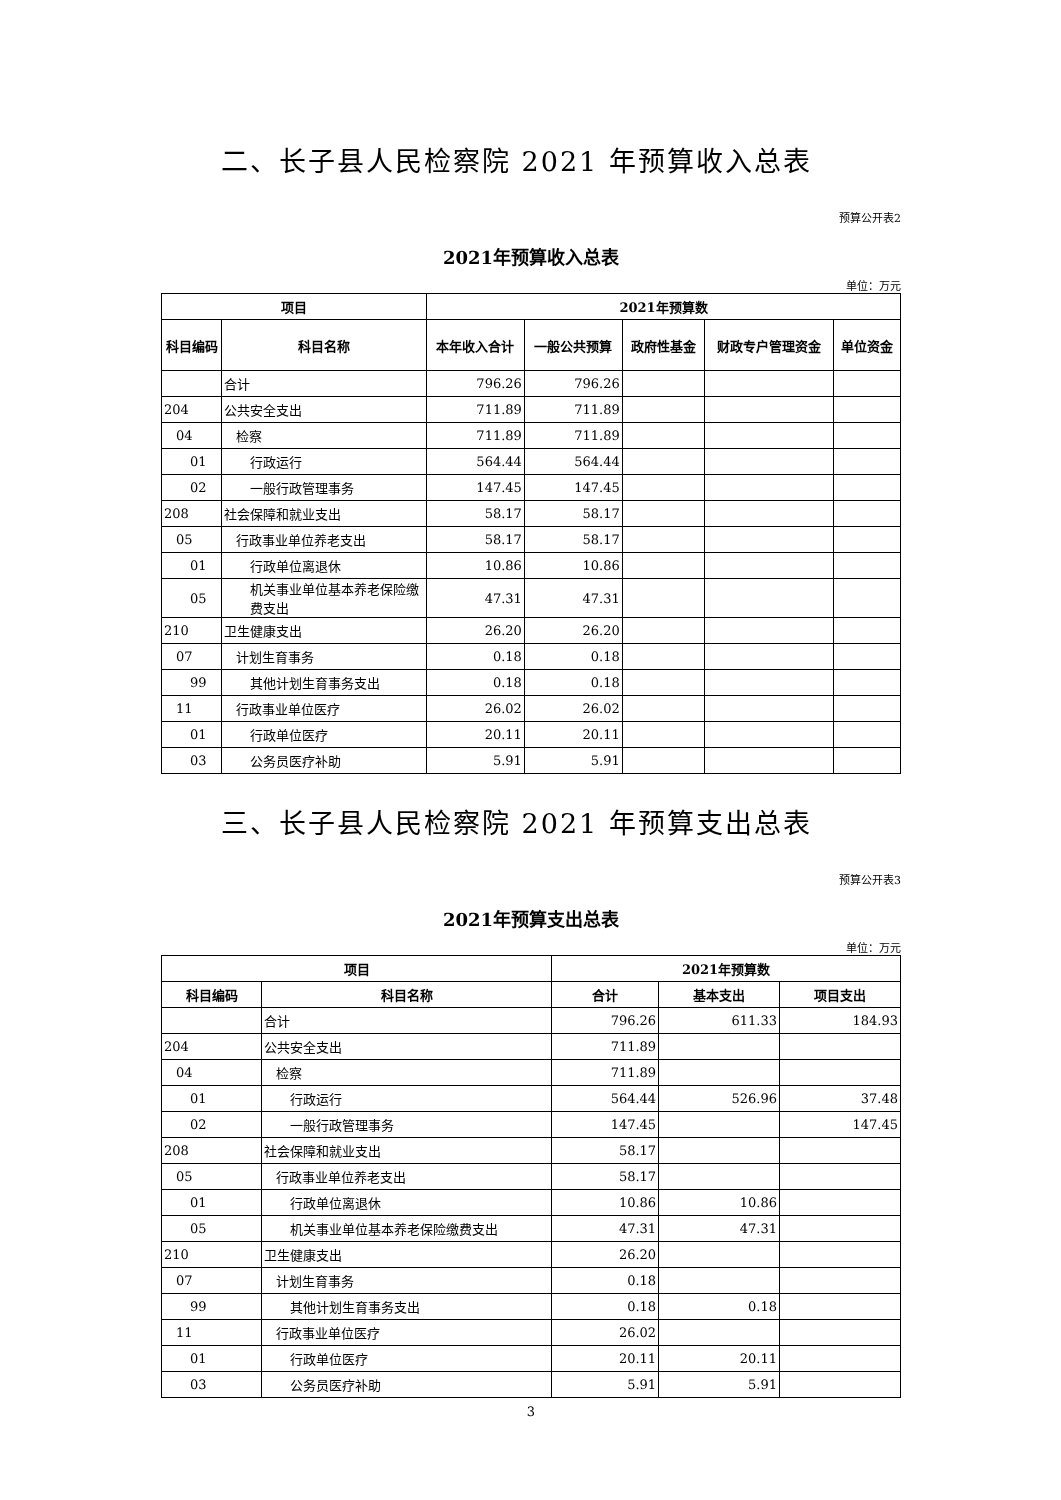二、长子县人民检察院 2021 年预算收入总表
预算公开表2
2021年预算收入总表
单位：万元
| 项目 | | 2021年预算数 | | | | |
| --- | --- | --- | --- | --- | --- | --- |
| 科目编码 | 科目名称 | 本年收入合计 | 一般公共预算 | 政府性基金 | 财政专户管理资金 | 单位资金 |
| | 合计 | 796.26 | 796.26 | | | |
| 204 | 公共安全支出 | 711.89 | 711.89 | | | |
| 04 | 检察 | 711.89 | 711.89 | | | |
| 01 | 行政运行 | 564.44 | 564.44 | | | |
| 02 | 一般行政管理事务 | 147.45 | 147.45 | | | |
| 208 | 社会保障和就业支出 | 58.17 | 58.17 | | | |
| 05 | 行政事业单位养老支出 | 58.17 | 58.17 | | | |
| 01 | 行政单位离退休 | 10.86 | 10.86 | | | |
| 05 | 机关事业单位基本养老保险缴费支出 | 47.31 | 47.31 | | | |
| 210 | 卫生健康支出 | 26.20 | 26.20 | | | |
| 07 | 计划生育事务 | 0.18 | 0.18 | | | |
| 99 | 其他计划生育事务支出 | 0.18 | 0.18 | | | |
| 11 | 行政事业单位医疗 | 26.02 | 26.02 | | | |
| 01 | 行政单位医疗 | 20.11 | 20.11 | | | |
| 03 | 公务员医疗补助 | 5.91 | 5.91 | | | |
三、长子县人民检察院 2021 年预算支出总表
预算公开表3
2021年预算支出总表
单位：万元
| 项目 | | 2021年预算数 | | |
| --- | --- | --- | --- | --- |
| 科目编码 | 科目名称 | 合计 | 基本支出 | 项目支出 |
| | 合计 | 796.26 | 611.33 | 184.93 |
| 204 | 公共安全支出 | 711.89 | | |
| 04 | 检察 | 711.89 | | |
| 01 | 行政运行 | 564.44 | 526.96 | 37.48 |
| 02 | 一般行政管理事务 | 147.45 | | 147.45 |
| 208 | 社会保障和就业支出 | 58.17 | | |
| 05 | 行政事业单位养老支出 | 58.17 | | |
| 01 | 行政单位离退休 | 10.86 | 10.86 | |
| 05 | 机关事业单位基本养老保险缴费支出 | 47.31 | 47.31 | |
| 210 | 卫生健康支出 | 26.20 | | |
| 07 | 计划生育事务 | 0.18 | | |
| 99 | 其他计划生育事务支出 | 0.18 | 0.18 | |
| 11 | 行政事业单位医疗 | 26.02 | | |
| 01 | 行政单位医疗 | 20.11 | 20.11 | |
| 03 | 公务员医疗补助 | 5.91 | 5.91 | |
3